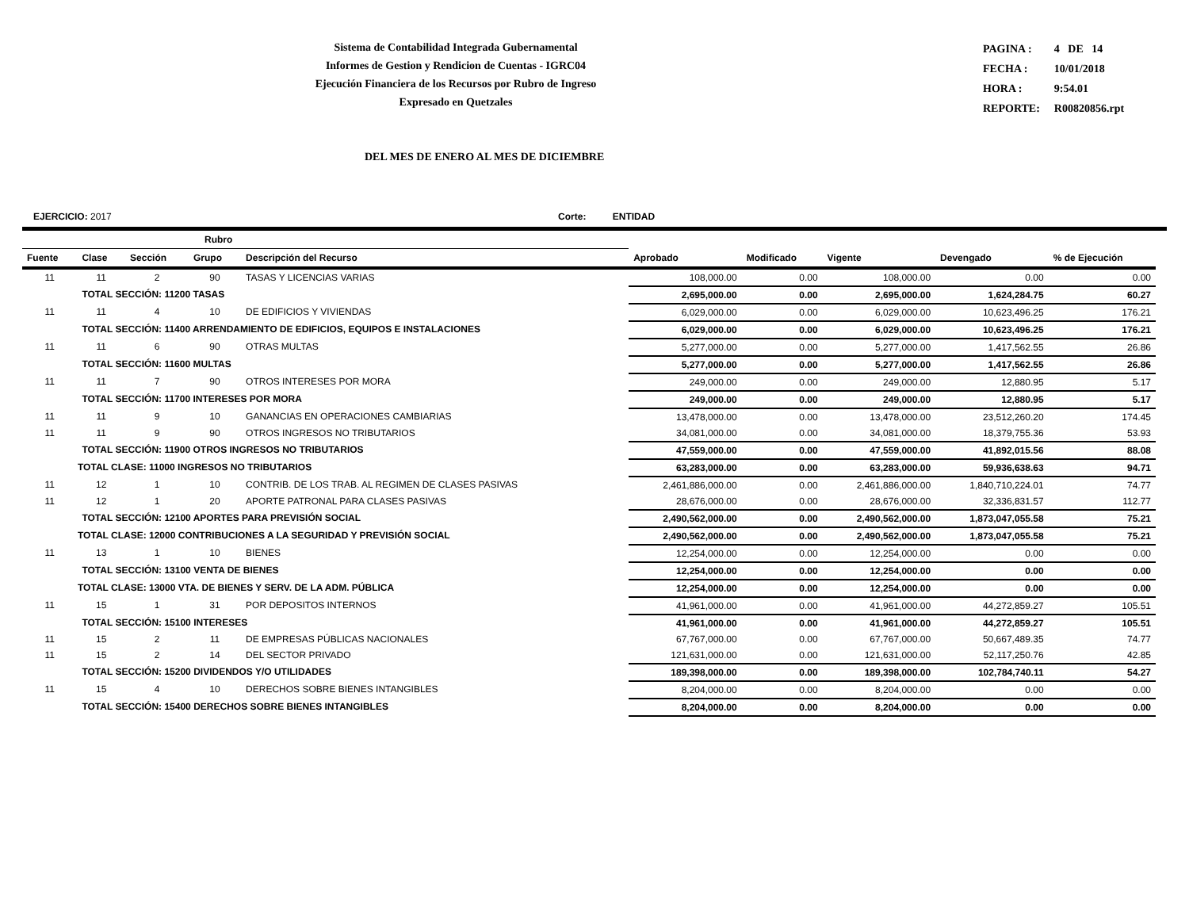Sistema de Contabilidad Integrada Gubernamental
Informes de Gestion y Rendicion de Cuentas - IGRC04
Ejecución Financiera de los Recursos por Rubro de Ingreso
Expresado en Quetzales
| PAGINA : | 4 DE 14 |
| FECHA : | 10/01/2018 |
| HORA : | 9:54.01 |
| REPORTE: | R00820856.rpt |
DEL MES DE ENERO AL MES DE DICIEMBRE
EJERCICIO: 2017 Corte: ENTIDAD
| Rubro | | | | | | | | | |
| --- | --- | --- | --- | --- | --- | --- | --- | --- | --- |
| Fuente | Clase | Sección | Grupo | Descripción del Recurso | Aprobado | Modificado | Vigente | Devengado | % de Ejecución |
| 11 | 11 | 2 | 90 | TASAS Y LICENCIAS VARIAS | 108,000.00 | 0.00 | 108,000.00 | 0.00 | 0.00 |
| | TOTAL SECCIÓN: 11200 TASAS | | | | 2,695,000.00 | 0.00 | 2,695,000.00 | 1,624,284.75 | 60.27 |
| 11 | 11 | 4 | 10 | DE EDIFICIOS Y VIVIENDAS | 6,029,000.00 | 0.00 | 6,029,000.00 | 10,623,496.25 | 176.21 |
| | TOTAL SECCIÓN: 11400 ARRENDAMIENTO DE EDIFICIOS, EQUIPOS E INSTALACIONES | | | | 6,029,000.00 | 0.00 | 6,029,000.00 | 10,623,496.25 | 176.21 |
| 11 | 11 | 6 | 90 | OTRAS MULTAS | 5,277,000.00 | 0.00 | 5,277,000.00 | 1,417,562.55 | 26.86 |
| | TOTAL SECCIÓN: 11600 MULTAS | | | | 5,277,000.00 | 0.00 | 5,277,000.00 | 1,417,562.55 | 26.86 |
| 11 | 11 | 7 | 90 | OTROS INTERESES POR MORA | 249,000.00 | 0.00 | 249,000.00 | 12,880.95 | 5.17 |
| | TOTAL SECCIÓN: 11700 INTERESES POR MORA | | | | 249,000.00 | 0.00 | 249,000.00 | 12,880.95 | 5.17 |
| 11 | 11 | 9 | 10 | GANANCIAS EN OPERACIONES CAMBIARIAS | 13,478,000.00 | 0.00 | 13,478,000.00 | 23,512,260.20 | 174.45 |
| 11 | 11 | 9 | 90 | OTROS INGRESOS NO TRIBUTARIOS | 34,081,000.00 | 0.00 | 34,081,000.00 | 18,379,755.36 | 53.93 |
| | TOTAL SECCIÓN: 11900 OTROS INGRESOS NO TRIBUTARIOS | | | | 47,559,000.00 | 0.00 | 47,559,000.00 | 41,892,015.56 | 88.08 |
| TOTAL CLASE: 11000 INGRESOS NO TRIBUTARIOS | | | | | 63,283,000.00 | 0.00 | 63,283,000.00 | 59,936,638.63 | 94.71 |
| 11 | 12 | 1 | 10 | CONTRIB. DE LOS TRAB. AL REGIMEN DE CLASES PASIVAS | 2,461,886,000.00 | 0.00 | 2,461,886,000.00 | 1,840,710,224.01 | 74.77 |
| 11 | 12 | 1 | 20 | APORTE PATRONAL PARA CLASES PASIVAS | 28,676,000.00 | 0.00 | 28,676,000.00 | 32,336,831.57 | 112.77 |
| | TOTAL SECCIÓN: 12100 APORTES PARA PREVISIÓN SOCIAL | | | | 2,490,562,000.00 | 0.00 | 2,490,562,000.00 | 1,873,047,055.58 | 75.21 |
| TOTAL CLASE: 12000 CONTRIBUCIONES A LA SEGURIDAD Y PREVISIÓN SOCIAL | | | | | 2,490,562,000.00 | 0.00 | 2,490,562,000.00 | 1,873,047,055.58 | 75.21 |
| 11 | 13 | 1 | 10 | BIENES | 12,254,000.00 | 0.00 | 12,254,000.00 | 0.00 | 0.00 |
| | TOTAL SECCIÓN: 13100 VENTA DE BIENES | | | | 12,254,000.00 | 0.00 | 12,254,000.00 | 0.00 | 0.00 |
| TOTAL CLASE: 13000 VTA. DE BIENES Y SERV. DE LA ADM. PÚBLICA | | | | | 12,254,000.00 | 0.00 | 12,254,000.00 | 0.00 | 0.00 |
| 11 | 15 | 1 | 31 | POR DEPOSITOS INTERNOS | 41,961,000.00 | 0.00 | 41,961,000.00 | 44,272,859.27 | 105.51 |
| | TOTAL SECCIÓN: 15100 INTERESES | | | | 41,961,000.00 | 0.00 | 41,961,000.00 | 44,272,859.27 | 105.51 |
| 11 | 15 | 2 | 11 | DE EMPRESAS PÚBLICAS NACIONALES | 67,767,000.00 | 0.00 | 67,767,000.00 | 50,667,489.35 | 74.77 |
| 11 | 15 | 2 | 14 | DEL SECTOR PRIVADO | 121,631,000.00 | 0.00 | 121,631,000.00 | 52,117,250.76 | 42.85 |
| | TOTAL SECCIÓN: 15200 DIVIDENDOS Y/O UTILIDADES | | | | 189,398,000.00 | 0.00 | 189,398,000.00 | 102,784,740.11 | 54.27 |
| 11 | 15 | 4 | 10 | DERECHOS SOBRE BIENES INTANGIBLES | 8,204,000.00 | 0.00 | 8,204,000.00 | 0.00 | 0.00 |
| | TOTAL SECCIÓN: 15400 DERECHOS SOBRE BIENES INTANGIBLES | | | | 8,204,000.00 | 0.00 | 8,204,000.00 | 0.00 | 0.00 |